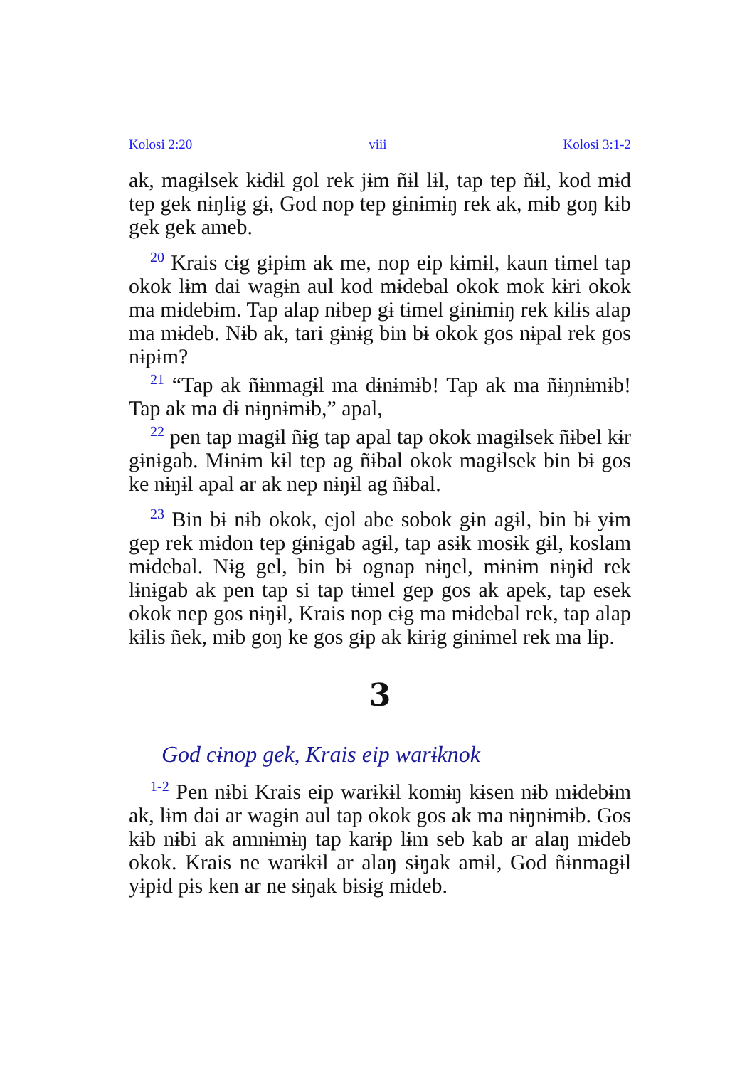Kolosi 2:20 viii Kolosi 3:1-2
ak, magɨlsek kɨdɨl gol rek jɨm ñɨl lɨl, tap tep ñɨl, kod mɨd tep gek nɨŋlɨg gɨ, God nop tep gɨnɨmɨŋ rek ak, mɨb goŋ kɨb gek gek ameb.
<sup>20</sup> Krais cɨg gɨpɨm ak me, nop eip kɨmɨl, kaun tɨmel tap okok lɨm dai wagɨn aul kod mɨdebal okok mok kɨri okok ma mɨdebɨm. Tap alap nɨbep gɨ tɨmel gɨnɨmɨŋ rek kɨlɨs alap ma mɨdeb. Nɨb ak, tari gɨnɨg bin bɨ okok gos nɨpal rek gos nɨpɨm?
<sup>21</sup> “Tap ak ñɨnmagɨl ma dɨnɨmɨb! Tap ak ma ñɨŋnɨmɨb! Tap ak ma dɨ nɨŋnɨmɨb,” apal,
<sup>22</sup> pen tap magɨl ñɨg tap apal tap okok magɨlsek ñɨbel kɨr gɨnɨgab. Mɨnɨm kɨl tep ag ñɨbal okok magɨlsek bin bɨ gos ke nɨŋɨl apal ar ak nep nɨŋɨl ag ñɨbal.
<sup>23</sup> Bin bɨ nɨb okok, ejol abe sobok gɨn agɨl, bin bɨ yɨm gep rek mɨdon tep gɨnɨgab agɨl, tap asɨk mosɨk gɨl, koslam mɨdebal. Nɨg gel, bin bɨ ognap nɨŋel, mɨnɨm nɨŋɨd rek lɨnɨgab ak pen tap si tap tɨmel gep gos ak apek, tap esek okok nep gos nɨŋɨl, Krais nop cɨg ma mɨdebal rek, tap alap kɨlɨs ñek, mɨb goŋ ke gos gɨp ak kɨrɨg gɨnɨmel rek ma lɨp.
3
God cɨnop gek, Krais eip warɨknok
<sup>1-2</sup> Pen nɨbi Krais eip warɨkɨl komɨŋ kɨsen nɨb mɨdebɨm ak, lɨm dai ar wagɨn aul tap okok gos ak ma nɨŋnɨmɨb. Gos kɨb nɨbi ak amnɨmɨŋ tap karɨp lɨm seb kab ar alaŋ mɨdeb okok. Krais ne warɨkɨl ar alaŋ sɨŋak amɨl, God ñɨnmagɨl yɨpɨd pɨs ken ar ne sɨŋak bɨsɨg mɨdeb.